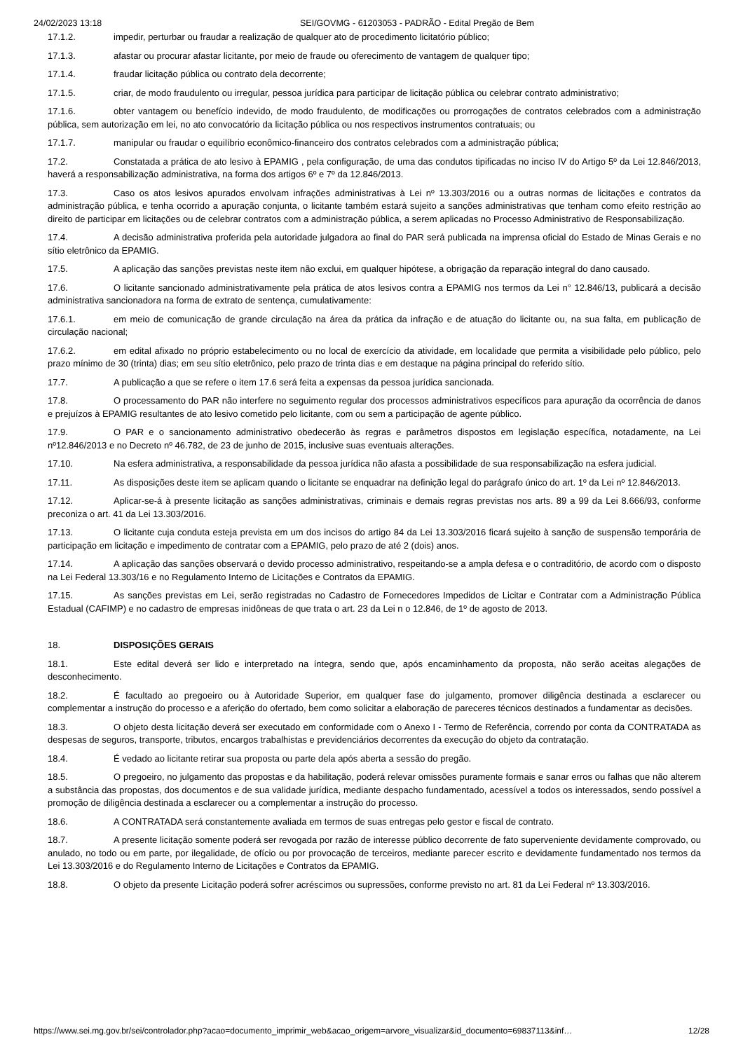24/02/2023 13:18 SEI/GOVMG - 61203053 - PADRÃO - Edital Pregão de Bem
17.1.2. impedir, perturbar ou fraudar a realização de qualquer ato de procedimento licitatório público;
17.1.3. afastar ou procurar afastar licitante, por meio de fraude ou oferecimento de vantagem de qualquer tipo;
17.1.4. fraudar licitação pública ou contrato dela decorrente;
17.1.5. criar, de modo fraudulento ou irregular, pessoa jurídica para participar de licitação pública ou celebrar contrato administrativo;
17.1.6. obter vantagem ou benefício indevido, de modo fraudulento, de modificações ou prorrogações de contratos celebrados com a administração pública, sem autorização em lei, no ato convocatório da licitação pública ou nos respectivos instrumentos contratuais; ou
17.1.7. manipular ou fraudar o equilíbrio econômico-financeiro dos contratos celebrados com a administração pública;
17.2. Constatada a prática de ato lesivo à EPAMIG , pela configuração, de uma das condutos tipificadas no inciso IV do Artigo 5º da Lei 12.846/2013, haverá a responsabilização administrativa, na forma dos artigos 6º e 7º da 12.846/2013.
17.3. Caso os atos lesivos apurados envolvam infrações administrativas à Lei nº 13.303/2016 ou a outras normas de licitações e contratos da administração pública, e tenha ocorrido a apuração conjunta, o licitante também estará sujeito a sanções administrativas que tenham como efeito restrição ao direito de participar em licitações ou de celebrar contratos com a administração pública, a serem aplicadas no Processo Administrativo de Responsabilização.
17.4. A decisão administrativa proferida pela autoridade julgadora ao final do PAR será publicada na imprensa oficial do Estado de Minas Gerais e no sítio eletrônico da EPAMIG.
17.5. A aplicação das sanções previstas neste item não exclui, em qualquer hipótese, a obrigação da reparação integral do dano causado.
17.6. O licitante sancionado administrativamente pela prática de atos lesivos contra a EPAMIG nos termos da Lei n° 12.846/13, publicará a decisão administrativa sancionadora na forma de extrato de sentença, cumulativamente:
17.6.1. em meio de comunicação de grande circulação na área da prática da infração e de atuação do licitante ou, na sua falta, em publicação de circulação nacional;
17.6.2. em edital afixado no próprio estabelecimento ou no local de exercício da atividade, em localidade que permita a visibilidade pelo público, pelo prazo mínimo de 30 (trinta) dias; em seu sítio eletrônico, pelo prazo de trinta dias e em destaque na página principal do referido sítio.
17.7. A publicação a que se refere o item 17.6 será feita a expensas da pessoa jurídica sancionada.
17.8. O processamento do PAR não interfere no seguimento regular dos processos administrativos específicos para apuração da ocorrência de danos e prejuízos à EPAMIG resultantes de ato lesivo cometido pelo licitante, com ou sem a participação de agente público.
17.9. O PAR e o sancionamento administrativo obedecerão às regras e parâmetros dispostos em legislação específica, notadamente, na Lei nº12.846/2013 e no Decreto nº 46.782, de 23 de junho de 2015, inclusive suas eventuais alterações.
17.10. Na esfera administrativa, a responsabilidade da pessoa jurídica não afasta a possibilidade de sua responsabilização na esfera judicial.
17.11. As disposições deste item se aplicam quando o licitante se enquadrar na definição legal do parágrafo único do art. 1º da Lei nº 12.846/2013.
17.12. Aplicar-se-á à presente licitação as sanções administrativas, criminais e demais regras previstas nos arts. 89 a 99 da Lei 8.666/93, conforme preconiza o art. 41 da Lei 13.303/2016.
17.13. O licitante cuja conduta esteja prevista em um dos incisos do artigo 84 da Lei 13.303/2016 ficará sujeito à sanção de suspensão temporária de participação em licitação e impedimento de contratar com a EPAMIG, pelo prazo de até 2 (dois) anos.
17.14. A aplicação das sanções observará o devido processo administrativo, respeitando-se a ampla defesa e o contraditório, de acordo com o disposto na Lei Federal 13.303/16 e no Regulamento Interno de Licitações e Contratos da EPAMIG.
17.15. As sanções previstas em Lei, serão registradas no Cadastro de Fornecedores Impedidos de Licitar e Contratar com a Administração Pública Estadual (CAFIMP) e no cadastro de empresas inidôneas de que trata o art. 23 da Lei n o 12.846, de 1º de agosto de 2013.
18. DISPOSIÇÕES GERAIS
18.1. Este edital deverá ser lido e interpretado na íntegra, sendo que, após encaminhamento da proposta, não serão aceitas alegações de desconhecimento.
18.2. É facultado ao pregoeiro ou à Autoridade Superior, em qualquer fase do julgamento, promover diligência destinada a esclarecer ou complementar a instrução do processo e a aferição do ofertado, bem como solicitar a elaboração de pareceres técnicos destinados a fundamentar as decisões.
18.3. O objeto desta licitação deverá ser executado em conformidade com o Anexo I - Termo de Referência, correndo por conta da CONTRATADA as despesas de seguros, transporte, tributos, encargos trabalhistas e previdenciários decorrentes da execução do objeto da contratação.
18.4. É vedado ao licitante retirar sua proposta ou parte dela após aberta a sessão do pregão.
18.5. O pregoeiro, no julgamento das propostas e da habilitação, poderá relevar omissões puramente formais e sanar erros ou falhas que não alterem a substância das propostas, dos documentos e de sua validade jurídica, mediante despacho fundamentado, acessível a todos os interessados, sendo possível a promoção de diligência destinada a esclarecer ou a complementar a instrução do processo.
18.6. A CONTRATADA será constantemente avaliada em termos de suas entregas pelo gestor e fiscal de contrato.
18.7. A presente licitação somente poderá ser revogada por razão de interesse público decorrente de fato superveniente devidamente comprovado, ou anulado, no todo ou em parte, por ilegalidade, de ofício ou por provocação de terceiros, mediante parecer escrito e devidamente fundamentado nos termos da Lei 13.303/2016 e do Regulamento Interno de Licitações e Contratos da EPAMIG.
18.8. O objeto da presente Licitação poderá sofrer acréscimos ou supressões, conforme previsto no art. 81 da Lei Federal nº 13.303/2016.
https://www.sei.mg.gov.br/sei/controlador.php?acao=documento_imprimir_web&acao_origem=arvore_visualizar&id_documento=69837113&inf… 12/28